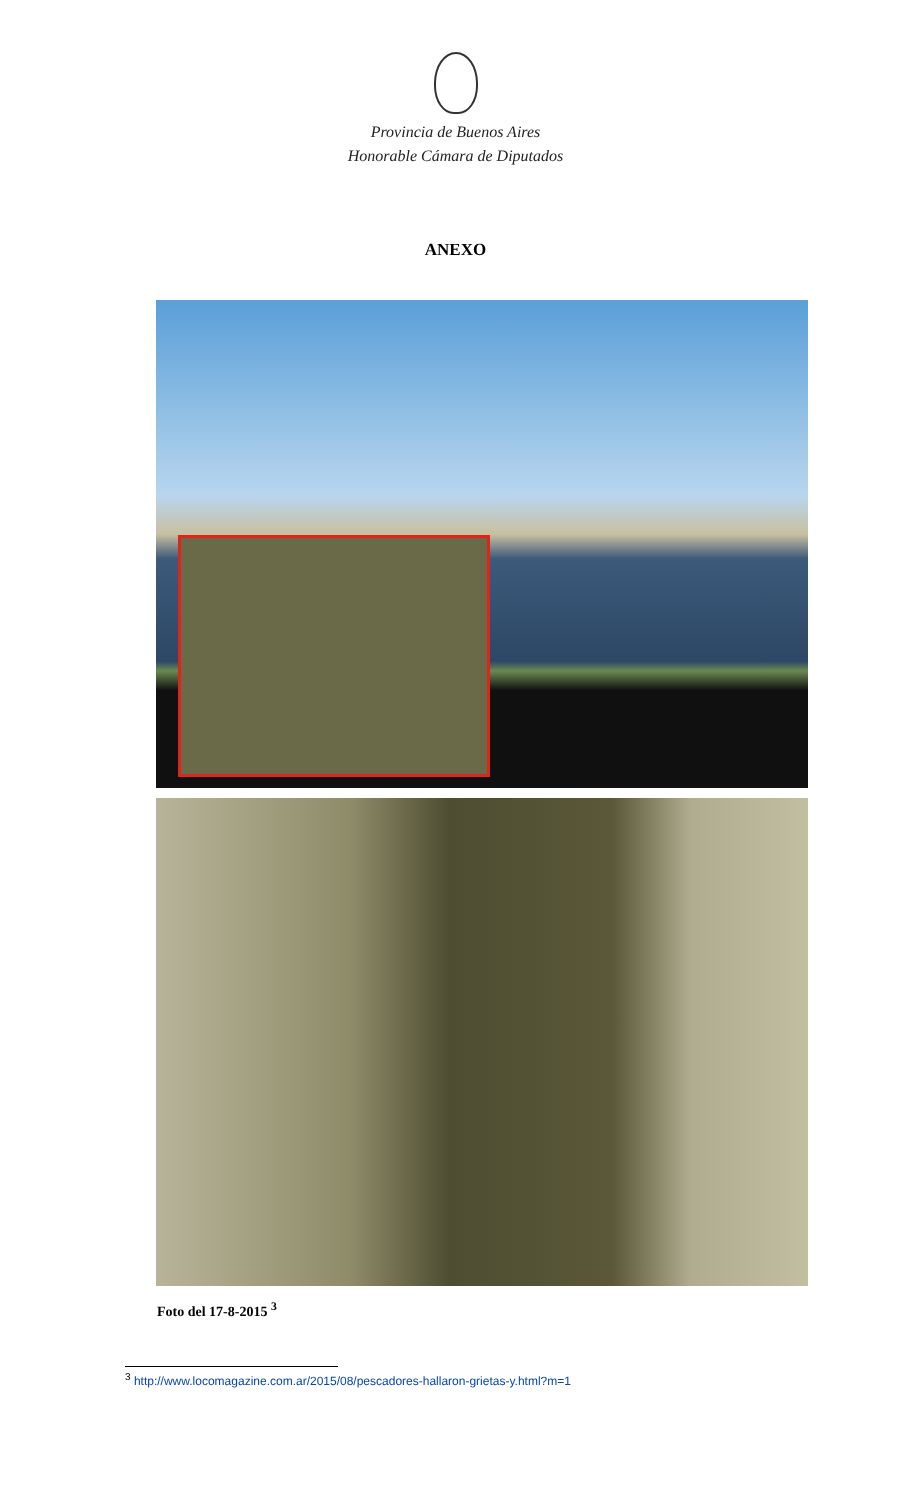Provincia de Buenos Aires
Honorable Cámara de Diputados
ANEXO
Foto del 17-8-2015 <sup>3</sup>
<sup>3</sup> http://www.locomagazine.com.ar/2015/08/pescadores-hallaron-grietas-y.html?m=1